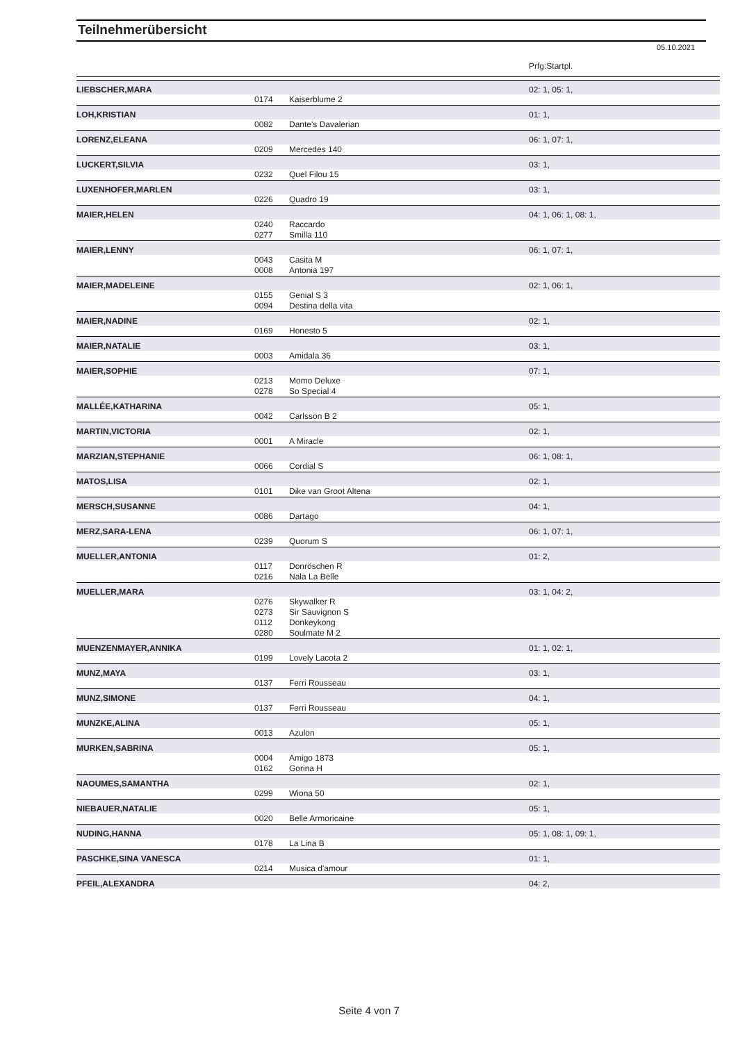Teilnehmerübersicht
05.10.2021
| | | | Prfg:Startpl. |
| LIEBSCHER,MARA | | | 02: 1, 05: 1, |
| | 0174 | Kaiserblume 2 | |
| LOH,KRISTIAN | | | 01: 1, |
| | 0082 | Dante's Davalerian | |
| LORENZ,ELEANA | | | 06: 1, 07: 1, |
| | 0209 | Mercedes 140 | |
| LUCKERT,SILVIA | | | 03: 1, |
| | 0232 | Quel Filou 15 | |
| LUXENHOFER,MARLEN | | | 03: 1, |
| | 0226 | Quadro 19 | |
| MAIER,HELEN | | | 04: 1, 06: 1, 08: 1, |
| | 0240 | Raccardo | |
| | 0277 | Smilla 110 | |
| MAIER,LENNY | | | 06: 1, 07: 1, |
| | 0043 | Casita M | |
| | 0008 | Antonia 197 | |
| MAIER,MADELEINE | | | 02: 1, 06: 1, |
| | 0155 | Genial S 3 | |
| | 0094 | Destina della vita | |
| MAIER,NADINE | | | 02: 1, |
| | 0169 | Honesto 5 | |
| MAIER,NATALIE | | | 03: 1, |
| | 0003 | Amidala 36 | |
| MAIER,SOPHIE | | | 07: 1, |
| | 0213 | Momo Deluxe | |
| | 0278 | So Special 4 | |
| MALLÉE,KATHARINA | | | 05: 1, |
| | 0042 | Carlsson B 2 | |
| MARTIN,VICTORIA | | | 02: 1, |
| | 0001 | A Miracle | |
| MARZIAN,STEPHANIE | | | 06: 1, 08: 1, |
| | 0066 | Cordial S | |
| MATOS,LISA | | | 02: 1, |
| | 0101 | Dike van Groot Altena | |
| MERSCH,SUSANNE | | | 04: 1, |
| | 0086 | Dartago | |
| MERZ,SARA-LENA | | | 06: 1, 07: 1, |
| | 0239 | Quorum S | |
| MUELLER,ANTONIA | | | 01: 2, |
| | 0117 | Donröschen R | |
| | 0216 | Nala La Belle | |
| MUELLER,MARA | | | 03: 1, 04: 2, |
| | 0276 | Skywalker R | |
| | 0273 | Sir Sauvignon S | |
| | 0112 | Donkeykong | |
| | 0280 | Soulmate M 2 | |
| MUENZENMAYER,ANNIKA | | | 01: 1, 02: 1, |
| | 0199 | Lovely Lacota 2 | |
| MUNZ,MAYA | | | 03: 1, |
| | 0137 | Ferri Rousseau | |
| MUNZ,SIMONE | | | 04: 1, |
| | 0137 | Ferri Rousseau | |
| MUNZKE,ALINA | | | 05: 1, |
| | 0013 | Azulon | |
| MURKEN,SABRINA | | | 05: 1, |
| | 0004 | Amigo 1873 | |
| | 0162 | Gorina H | |
| NAOUMES,SAMANTHA | | | 02: 1, |
| | 0299 | Wiona 50 | |
| NIEBAUER,NATALIE | | | 05: 1, |
| | 0020 | Belle Armoricaine | |
| NUDING,HANNA | | | 05: 1, 08: 1, 09: 1, |
| | 0178 | La Lina B | |
| PASCHKE,SINA VANESCA | | | 01: 1, |
| | 0214 | Musica d'amour | |
| PFEIL,ALEXANDRA | | | 04: 2, |
Seite 4 von 7